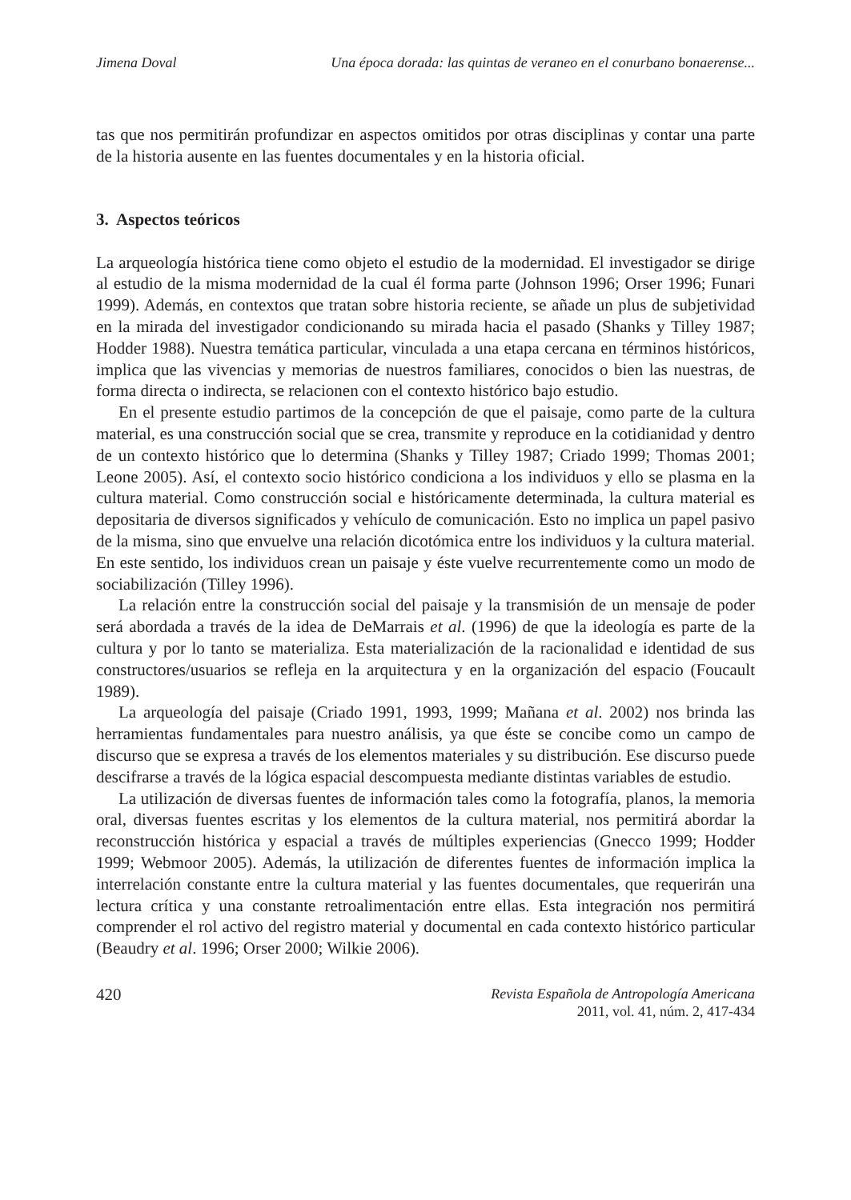Jimena Doval Una época dorada: las quintas de veraneo en el conurbano bonaerense...
tas que nos permitirán profundizar en aspectos omitidos por otras disciplinas y contar una parte de la historia ausente en las fuentes documentales y en la historia oficial.
3. Aspectos teóricos
La arqueología histórica tiene como objeto el estudio de la modernidad. El investigador se dirige al estudio de la misma modernidad de la cual él forma parte (Johnson 1996; Orser 1996; Funari 1999). Además, en contextos que tratan sobre historia reciente, se añade un plus de subjetividad en la mirada del investigador condicionando su mirada hacia el pasado (Shanks y Tilley 1987; Hodder 1988). Nuestra temática particular, vinculada a una etapa cercana en términos históricos, implica que las vivencias y memorias de nuestros familiares, conocidos o bien las nuestras, de forma directa o indirecta, se relacionen con el contexto histórico bajo estudio.
En el presente estudio partimos de la concepción de que el paisaje, como parte de la cultura material, es una construcción social que se crea, transmite y reproduce en la cotidianidad y dentro de un contexto histórico que lo determina (Shanks y Tilley 1987; Criado 1999; Thomas 2001; Leone 2005). Así, el contexto socio histórico condiciona a los individuos y ello se plasma en la cultura material. Como construcción social e históricamente determinada, la cultura material es depositaria de diversos significados y vehículo de comunicación. Esto no implica un papel pasivo de la misma, sino que envuelve una relación dicotómica entre los individuos y la cultura material. En este sentido, los individuos crean un paisaje y éste vuelve recurrentemente como un modo de sociabilización (Tilley 1996).
La relación entre la construcción social del paisaje y la transmisión de un mensaje de poder será abordada a través de la idea de DeMarrais et al. (1996) de que la ideología es parte de la cultura y por lo tanto se materializa. Esta materialización de la racionalidad e identidad de sus constructores/usuarios se refleja en la arquitectura y en la organización del espacio (Foucault 1989).
La arqueología del paisaje (Criado 1991, 1993, 1999; Mañana et al. 2002) nos brinda las herramientas fundamentales para nuestro análisis, ya que éste se concibe como un campo de discurso que se expresa a través de los elementos materiales y su distribución. Ese discurso puede descifrarse a través de la lógica espacial descompuesta mediante distintas variables de estudio.
La utilización de diversas fuentes de información tales como la fotografía, planos, la memoria oral, diversas fuentes escritas y los elementos de la cultura material, nos permitirá abordar la reconstrucción histórica y espacial a través de múltiples experiencias (Gnecco 1999; Hodder 1999; Webmoor 2005). Además, la utilización de diferentes fuentes de información implica la interrelación constante entre la cultura material y las fuentes documentales, que requerirán una lectura crítica y una constante retroalimentación entre ellas. Esta integración nos permitirá comprender el rol activo del registro material y documental en cada contexto histórico particular (Beaudry et al. 1996; Orser 2000; Wilkie 2006).
420
Revista Española de Antropología Americana
2011, vol. 41, núm. 2, 417-434